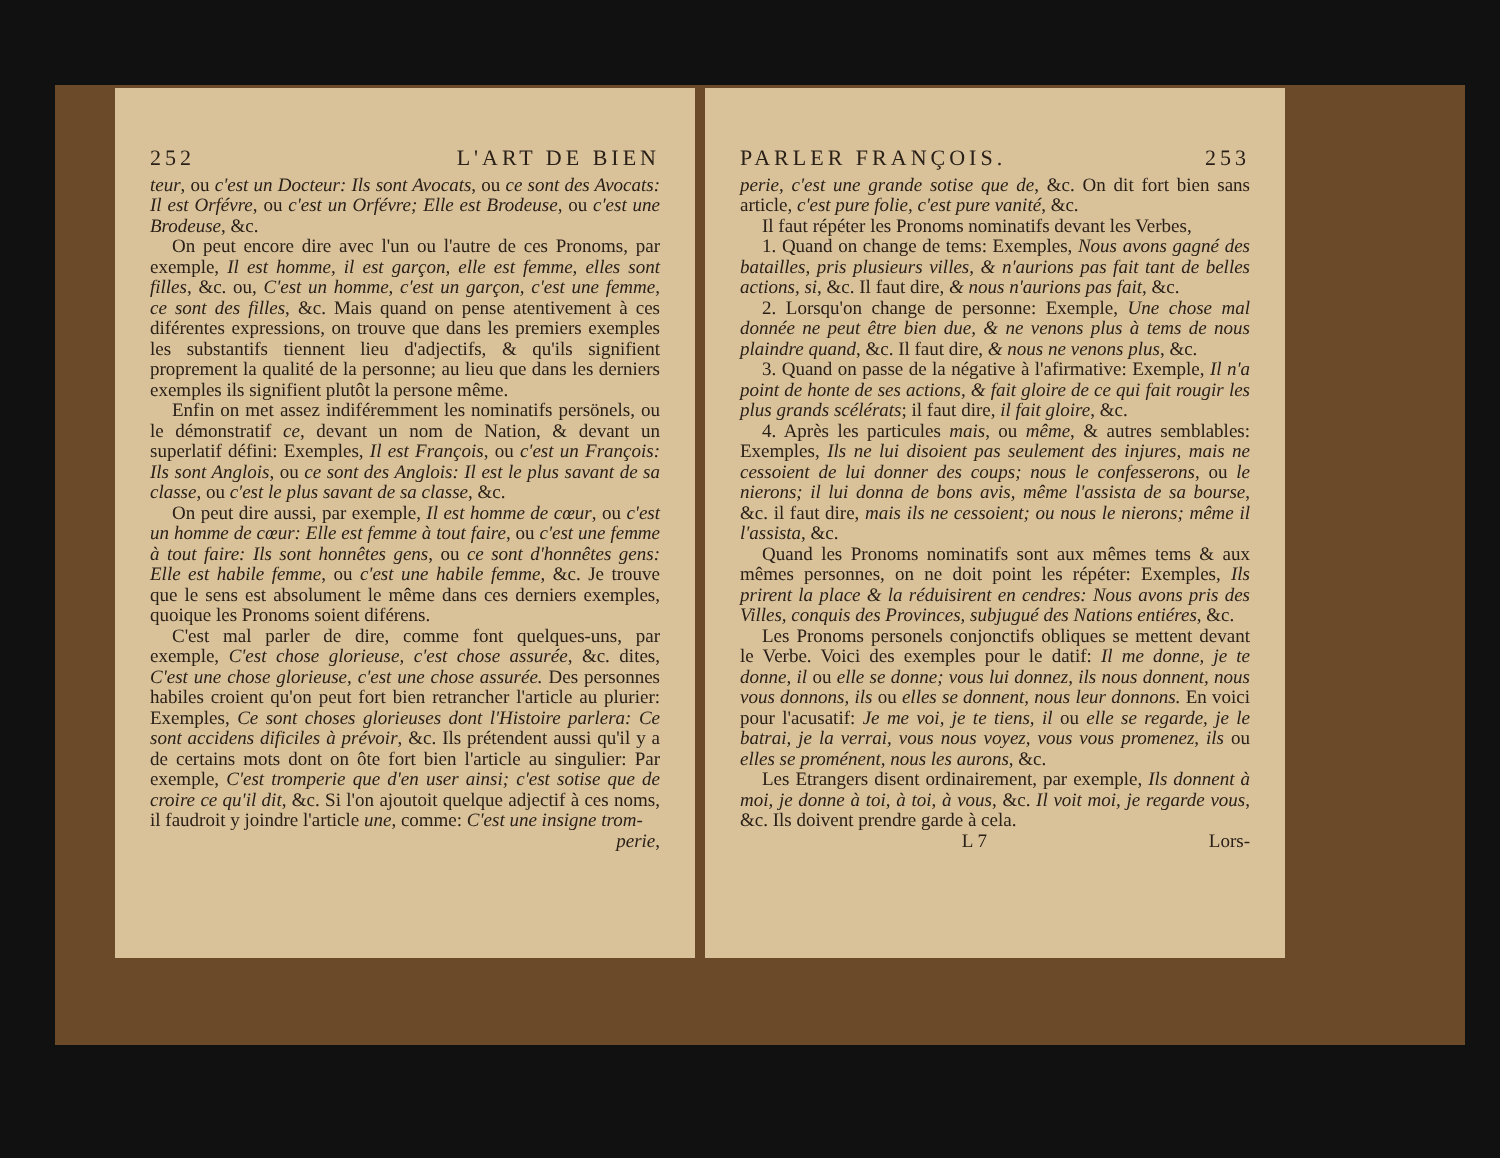252 L'ART DE BIEN
teur, ou c'est un Docteur: Ils sont Avocats, ou ce sont des Avocats: Il est Orfévre, ou c'est un Orfévre; Elle est Brodeuse, ou c'est une Brodeuse, &c.
On peut encore dire avec l'un ou l'autre de ces Pronoms, par exemple, Il est homme, il est garçon, elle est femme, elles sont filles, &c. ou, C'est un homme, c'est un garçon, c'est une femme, ce sont des filles, &c. Mais quand on pense atentivement à ces diférentes expressions, on trouve que dans les premiers exemples les substantifs tiennent lieu d'adjectifs, & qu'ils signifient proprement la qualité de la personne; au lieu que dans les derniers exemples ils signifient plutôt la persone même.
Enfin on met assez indiféremment les nominatifs persönels, ou le démonstratif ce, devant un nom de Nation, & devant un superlatif défini: Exemples, Il est François, ou c'est un François: Ils sont Anglois, ou ce sont des Anglois: Il est le plus savant de sa classe, ou c'est le plus savant de sa classe, &c.
On peut dire aussi, par exemple, Il est homme de cœur, ou c'est un homme de cœur: Elle est femme à tout faire, ou c'est une femme à tout faire: Ils sont honnêtes gens, ou ce sont d'honnêtes gens: Elle est habile femme, ou c'est une habile femme, &c. Je trouve que le sens est absolument le même dans ces derniers exemples, quoique les Pronoms soient diférens.
C'est mal parler de dire, comme font quelques-uns, par exemple, C'est chose glorieuse, c'est chose assurée, &c. dites, C'est une chose glorieuse, c'est une chose assurée. Des personnes habiles croient qu'on peut fort bien retrancher l'article au plurier: Exemples, Ce sont choses glorieuses dont l'Histoire parlera: Ce sont accidens dificiles à prévoir, &c. Ils prétendent aussi qu'il y a de certains mots dont on ôte fort bien l'article au singulier: Par exemple, C'est tromperie que d'en user ainsi; c'est sotise que de croire ce qu'il dit, &c. Si l'on ajoutoit quelque adjectif à ces noms, il faudroit y joindre l'article une, comme: C'est une insigne trom-
perie,
PARLER FRANÇOIS. 253
perie, c'est une grande sotise que de, &c. On dit fort bien sans article, c'est pure folie, c'est pure vanité, &c.
Il faut répéter les Pronoms nominatifs devant les Verbes,
1. Quand on change de tems: Exemples, Nous avons gagné des batailles, pris plusieurs villes, & n'aurions pas fait tant de belles actions, si, &c. Il faut dire, & nous n'aurions pas fait, &c.
2. Lorsqu'on change de personne: Exemple, Une chose mal donnée ne peut être bien due, & ne venons plus à tems de nous plaindre quand, &c. Il faut dire, & nous ne venons plus, &c.
3. Quand on passe de la négative à l'afirmative: Exemple, Il n'a point de honte de ses actions, & fait gloire de ce qui fait rougir les plus grands scélérats; il faut dire, il fait gloire, &c.
4. Après les particules mais, ou même, & autres semblables: Exemples, Ils ne lui disoient pas seulement des injures, mais ne cessoient de lui donner des coups; nous le confesserons, ou le nierons; il lui donna de bons avis, même l'assista de sa bourse, &c. il faut dire, mais ils ne cessoient; ou nous le nierons; même il l'assista, &c.
Quand les Pronoms nominatifs sont aux mêmes tems & aux mêmes personnes, on ne doit point les répéter: Exemples, Ils prirent la place & la réduisirent en cendres: Nous avons pris des Villes, conquis des Provinces, subjugué des Nations entiéres, &c.
Les Pronoms personels conjonctifs obliques se mettent devant le Verbe. Voici des exemples pour le datif: Il me donne, je te donne, il ou elle se donne; vous lui donnez, ils nous donnent, nous vous donnons, ils ou elles se donnent, nous leur donnons. En voici pour l'acusatif: Je me voi, je te tiens, il ou elle se regarde, je le batrai, je la verrai, vous nous voyez, vous vous promenez, ils ou elles se proménent, nous les aurons, &c.
Les Etrangers disent ordinairement, par exemple, Ils donnent à moi, je donne à toi, à toi, à vous, &c. Il voit moi, je regarde vous, &c. Ils doivent prendre garde à cela.
L 7 Lors-